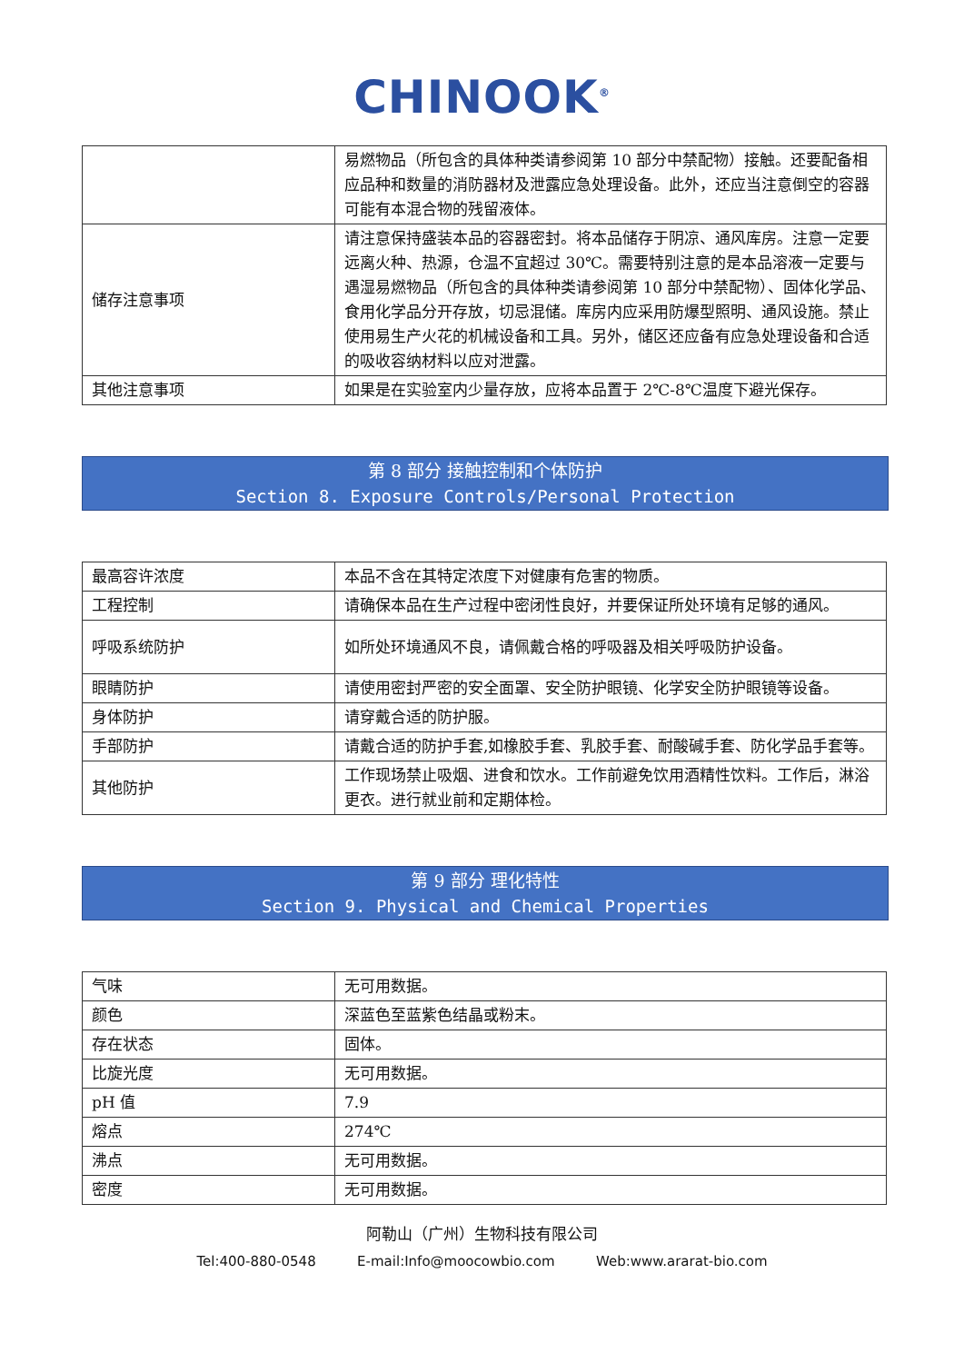CHINOOK<sup>®</sup>
| | 易燃物品（所包含的具体种类请参阅第 10 部分中禁配物）接触。还要配备相应品种和数量的消防器材及泄露应急处理设备。此外，还应当注意倒空的容器可能有本混合物的残留液体。 |
| 储存注意事项 | 请注意保持盛装本品的容器密封。将本品储存于阴凉、通风库房。注意一定要远离火种、热源，仓温不宜超过 30℃。需要特别注意的是本品溶液一定要与遇湿易燃物品（所包含的具体种类请参阅第 10 部分中禁配物）、固体化学品、食用化学品分开存放，切忌混储。库房内应采用防爆型照明、通风设施。禁止使用易生产火花的机械设备和工具。另外，储区还应备有应急处理设备和合适的吸收容纳材料以应对泄露。 |
| 其他注意事项 | 如果是在实验室内少量存放，应将本品置于 2℃-8℃温度下避光保存。 |
第 8 部分 接触控制和个体防护
Section 8. Exposure Controls/Personal Protection
| 最高容许浓度 | 本品不含在其特定浓度下对健康有危害的物质。 |
| 工程控制 | 请确保本品在生产过程中密闭性良好，并要保证所处环境有足够的通风。 |
| 呼吸系统防护 | 如所处环境通风不良，请佩戴合格的呼吸器及相关呼吸防护设备。 |
| 眼睛防护 | 请使用密封严密的安全面罩、安全防护眼镜、化学安全防护眼镜等设备。 |
| 身体防护 | 请穿戴合适的防护服。 |
| 手部防护 | 请戴合适的防护手套,如橡胶手套、乳胶手套、耐酸碱手套、防化学品手套等。 |
| 其他防护 | 工作现场禁止吸烟、进食和饮水。工作前避免饮用酒精性饮料。工作后，淋浴更衣。进行就业前和定期体检。 |
第 9 部分 理化特性
Section 9. Physical and Chemical Properties
| 气味 | 无可用数据。 |
| 颜色 | 深蓝色至蓝紫色结晶或粉末。 |
| 存在状态 | 固体。 |
| 比旋光度 | 无可用数据。 |
| pH 值 | 7.9 |
| 熔点 | 274℃ |
| 沸点 | 无可用数据。 |
| 密度 | 无可用数据。 |
阿勒山（广州）生物科技有限公司
Tel:400-880-0548 E-mail:Info@moocowbio.com Web:www.ararat-bio.com